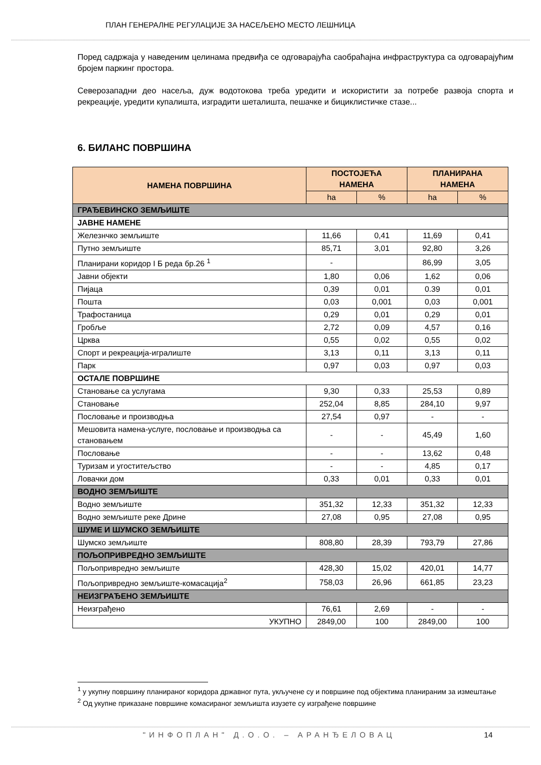ПЛАН ГЕНЕРАЛНЕ РЕГУЛАЦИЈЕ ЗА НАСЕЉЕНО МЕСТО ЛЕШНИЦА
Поред садржаја у наведеним целинама предвиђа се одговарајућа саобраћајна инфраструктура са одговарајућим бројем паркинг простора.
Северозападни део насеља, дуж водотокова треба уредити и искористити за потребе развоја спорта и рекреације, уредити купалишта, изградити шеталишта, пешачке и бициклистичке стазе...
6. БИЛАНС ПОВРШИНА
| НАМЕНА ПОВРШИНА | ПОСТОЈЕЋА НАМЕНА | | ПЛАНИРАНА НАМЕНА | |
| --- | --- | --- | --- | --- |
| | ha | % | ha | % |
| ГРАЂЕВИНСКО ЗЕМЉИШТЕ | | | | |
| ЈАВНЕ НАМЕНЕ | | | | |
| Железнчко земљиште | 11,66 | 0,41 | 11,69 | 0,41 |
| Путно земљиште | 85,71 | 3,01 | 92,80 | 3,26 |
| Планирани коридор I Б реда бр.26 <sup>1</sup> | - | | 86,99 | 3,05 |
| Јавни објекти | 1,80 | 0,06 | 1,62 | 0,06 |
| Пијаца | 0,39 | 0,01 | 0.39 | 0,01 |
| Пошта | 0,03 | 0,001 | 0,03 | 0,001 |
| Трафостаница | 0,29 | 0,01 | 0,29 | 0,01 |
| Гробље | 2,72 | 0,09 | 4,57 | 0,16 |
| Црква | 0,55 | 0,02 | 0,55 | 0,02 |
| Спорт и рекреација-игралиште | 3,13 | 0,11 | 3,13 | 0,11 |
| Парк | 0,97 | 0,03 | 0,97 | 0,03 |
| ОСТАЛЕ ПОВРШИНЕ | | | | |
| Становање са услугама | 9,30 | 0,33 | 25,53 | 0,89 |
| Становање | 252,04 | 8,85 | 284,10 | 9,97 |
| Пословање и производња | 27,54 | 0,97 | - | - |
| Мешовита намена-услуге, пословање и производња са становањем | - | - | 45,49 | 1,60 |
| Пословање | - | - | 13,62 | 0,48 |
| Туризам и угоститељство | - | - | 4,85 | 0,17 |
| Ловачки дом | 0,33 | 0,01 | 0,33 | 0,01 |
| ВОДНО ЗЕМЉИШТЕ | | | | |
| Водно земљиште | 351,32 | 12,33 | 351,32 | 12,33 |
| Водно земљиште реке Дрине | 27,08 | 0,95 | 27,08 | 0,95 |
| ШУМЕ И ШУМСКО ЗЕМЉИШТЕ | | | | |
| Шумско земљиште | 808,80 | 28,39 | 793,79 | 27,86 |
| ПОЉОПРИВРЕДНО ЗЕМЉИШТЕ | | | | |
| Пољопривредно земљиште | 428,30 | 15,02 | 420,01 | 14,77 |
| Пољопривредно земљиште-комасација<sup>2</sup> | 758,03 | 26,96 | 661,85 | 23,23 |
| НЕИЗГРАЂЕНО ЗЕМЉИШТЕ | | | | |
| Неизграђено | 76,61 | 2,69 | - | - |
| УКУПНО | 2849,00 | 100 | 2849,00 | 100 |
<sup>1</sup> у укупну површину планираног коридора државног пута, укључене су и површине под објектима планираним за измештање
<sup>2</sup> Од укупне приказане површине комасираног земљишта изузете су изграђене површине
"ИНФОПЛАН" Д.О.О. – АРАНЂЕЛОВАЦ 14